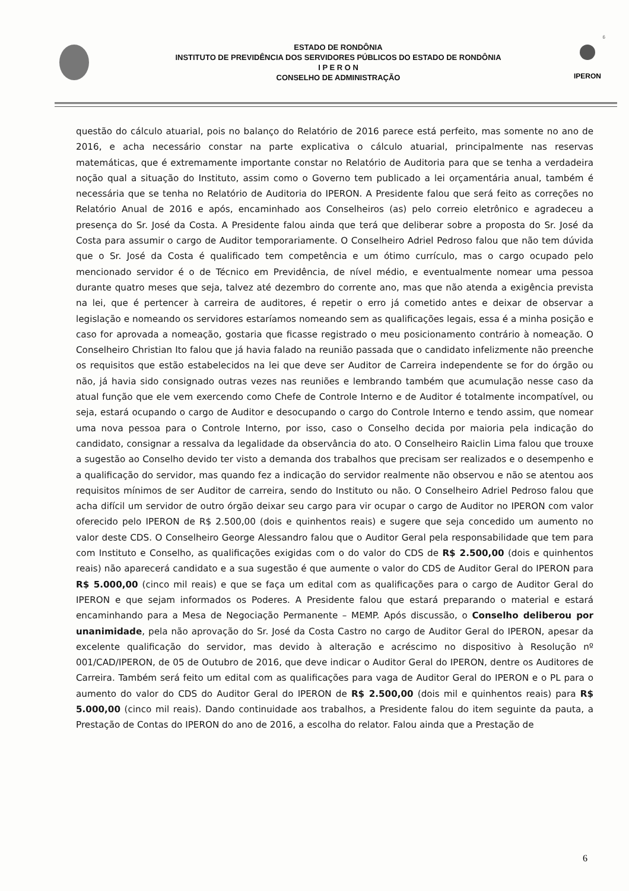6
ESTADO DE RONDÔNIA
INSTITUTO DE PREVIDÊNCIA DOS SERVIDORES PÚBLICOS DO ESTADO DE RONDÔNIA
I P E R O N
CONSELHO DE ADMINISTRAÇÃO
IPERON
questão do cálculo atuarial, pois no balanço do Relatório de 2016 parece está perfeito, mas somente no ano de 2016, e acha necessário constar na parte explicativa o cálculo atuarial, principalmente nas reservas matemáticas, que é extremamente importante constar no Relatório de Auditoria para que se tenha a verdadeira noção qual a situação do Instituto, assim como o Governo tem publicado a lei orçamentária anual, também é necessária que se tenha no Relatório de Auditoria do IPERON. A Presidente falou que será feito as correções no Relatório Anual de 2016 e após, encaminhado aos Conselheiros (as) pelo correio eletrônico e agradeceu a presença do Sr. José da Costa. A Presidente falou ainda que terá que deliberar sobre a proposta do Sr. José da Costa para assumir o cargo de Auditor temporariamente. O Conselheiro Adriel Pedroso falou que não tem dúvida que o Sr. José da Costa é qualificado tem competência e um ótimo currículo, mas o cargo ocupado pelo mencionado servidor é o de Técnico em Previdência, de nível médio, e eventualmente nomear uma pessoa durante quatro meses que seja, talvez até dezembro do corrente ano, mas que não atenda a exigência prevista na lei, que é pertencer à carreira de auditores, é repetir o erro já cometido antes e deixar de observar a legislação e nomeando os servidores estaríamos nomeando sem as qualificações legais, essa é a minha posição e caso for aprovada a nomeação, gostaria que ficasse registrado o meu posicionamento contrário à nomeação. O Conselheiro Christian Ito falou que já havia falado na reunião passada que o candidato infelizmente não preenche os requisitos que estão estabelecidos na lei que deve ser Auditor de Carreira independente se for do órgão ou não, já havia sido consignado outras vezes nas reuniões e lembrando também que acumulação nesse caso da atual função que ele vem exercendo como Chefe de Controle Interno e de Auditor é totalmente incompatível, ou seja, estará ocupando o cargo de Auditor e desocupando o cargo do Controle Interno e tendo assim, que nomear uma nova pessoa para o Controle Interno, por isso, caso o Conselho decida por maioria pela indicação do candidato, consignar a ressalva da legalidade da observância do ato. O Conselheiro Raiclin Lima falou que trouxe a sugestão ao Conselho devido ter visto a demanda dos trabalhos que precisam ser realizados e o desempenho e a qualificação do servidor, mas quando fez a indicação do servidor realmente não observou e não se atentou aos requisitos mínimos de ser Auditor de carreira, sendo do Instituto ou não. O Conselheiro Adriel Pedroso falou que acha difícil um servidor de outro órgão deixar seu cargo para vir ocupar o cargo de Auditor no IPERON com valor oferecido pelo IPERON de R$ 2.500,00 (dois e quinhentos reais) e sugere que seja concedido um aumento no valor deste CDS. O Conselheiro George Alessandro falou que o Auditor Geral pela responsabilidade que tem para com Instituto e Conselho, as qualificações exigidas com o do valor do CDS de R$ 2.500,00 (dois e quinhentos reais) não aparecerá candidato e a sua sugestão é que aumente o valor do CDS de Auditor Geral do IPERON para R$ 5.000,00 (cinco mil reais) e que se faça um edital com as qualificações para o cargo de Auditor Geral do IPERON e que sejam informados os Poderes. A Presidente falou que estará preparando o material e estará encaminhando para a Mesa de Negociação Permanente – MEMP. Após discussão, o Conselho deliberou por unanimidade, pela não aprovação do Sr. José da Costa Castro no cargo de Auditor Geral do IPERON, apesar da excelente qualificação do servidor, mas devido à alteração e acréscimo no dispositivo à Resolução nº 001/CAD/IPERON, de 05 de Outubro de 2016, que deve indicar o Auditor Geral do IPERON, dentre os Auditores de Carreira. Também será feito um edital com as qualificações para vaga de Auditor Geral do IPERON e o PL para o aumento do valor do CDS do Auditor Geral do IPERON de R$ 2.500,00 (dois mil e quinhentos reais) para R$ 5.000,00 (cinco mil reais). Dando continuidade aos trabalhos, a Presidente falou do item seguinte da pauta, a Prestação de Contas do IPERON do ano de 2016, a escolha do relator. Falou ainda que a Prestação de
6